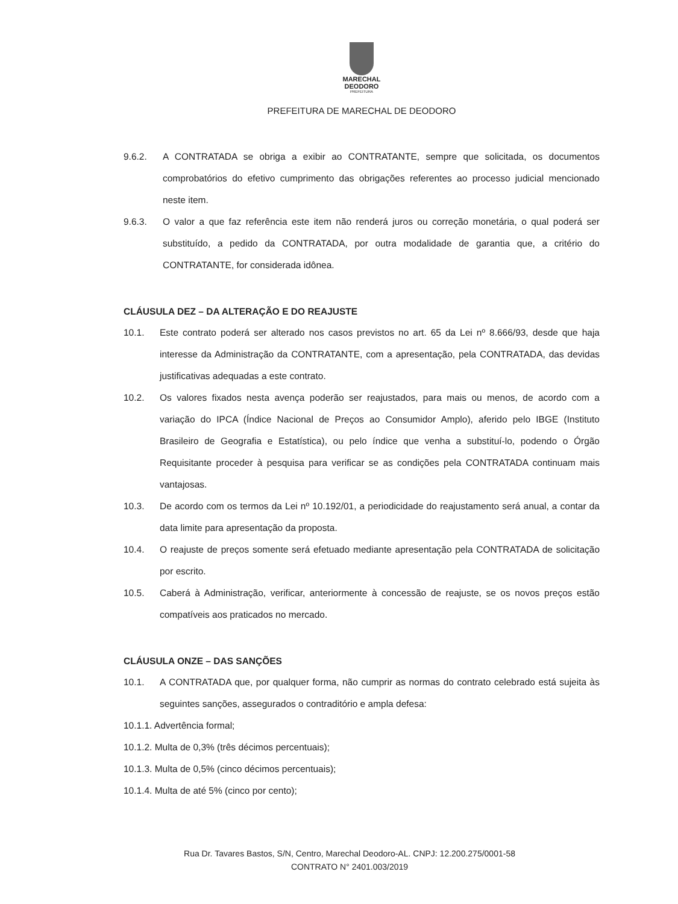MARECHAL
DEODORO
PREFEITURA
PREFEITURA DE MARECHAL DE DEODORO
9.6.2. A CONTRATADA se obriga a exibir ao CONTRATANTE, sempre que solicitada, os documentos comprobatórios do efetivo cumprimento das obrigações referentes ao processo judicial mencionado neste item.
9.6.3. O valor a que faz referência este item não renderá juros ou correção monetária, o qual poderá ser substituído, a pedido da CONTRATADA, por outra modalidade de garantia que, a critério do CONTRATANTE, for considerada idônea.
CLÁUSULA DEZ – DA ALTERAÇÃO E DO REAJUSTE
10.1. Este contrato poderá ser alterado nos casos previstos no art. 65 da Lei nº 8.666/93, desde que haja interesse da Administração da CONTRATANTE, com a apresentação, pela CONTRATADA, das devidas justificativas adequadas a este contrato.
10.2. Os valores fixados nesta avença poderão ser reajustados, para mais ou menos, de acordo com a variação do IPCA (Índice Nacional de Preços ao Consumidor Amplo), aferido pelo IBGE (Instituto Brasileiro de Geografia e Estatística), ou pelo índice que venha a substituí-lo, podendo o Órgão Requisitante proceder à pesquisa para verificar se as condições pela CONTRATADA continuam mais vantajosas.
10.3. De acordo com os termos da Lei nº 10.192/01, a periodicidade do reajustamento será anual, a contar da data limite para apresentação da proposta.
10.4. O reajuste de preços somente será efetuado mediante apresentação pela CONTRATADA de solicitação por escrito.
10.5. Caberá à Administração, verificar, anteriormente à concessão de reajuste, se os novos preços estão compatíveis aos praticados no mercado.
CLÁUSULA ONZE – DAS SANÇÕES
10.1. A CONTRATADA que, por qualquer forma, não cumprir as normas do contrato celebrado está sujeita às seguintes sanções, assegurados o contraditório e ampla defesa:
10.1.1. Advertência formal;
10.1.2. Multa de 0,3% (três décimos percentuais);
10.1.3. Multa de 0,5% (cinco décimos percentuais);
10.1.4. Multa de até 5% (cinco por cento);
Rua Dr. Tavares Bastos, S/N, Centro, Marechal Deodoro-AL. CNPJ: 12.200.275/0001-58
CONTRATO N° 2401.003/2019